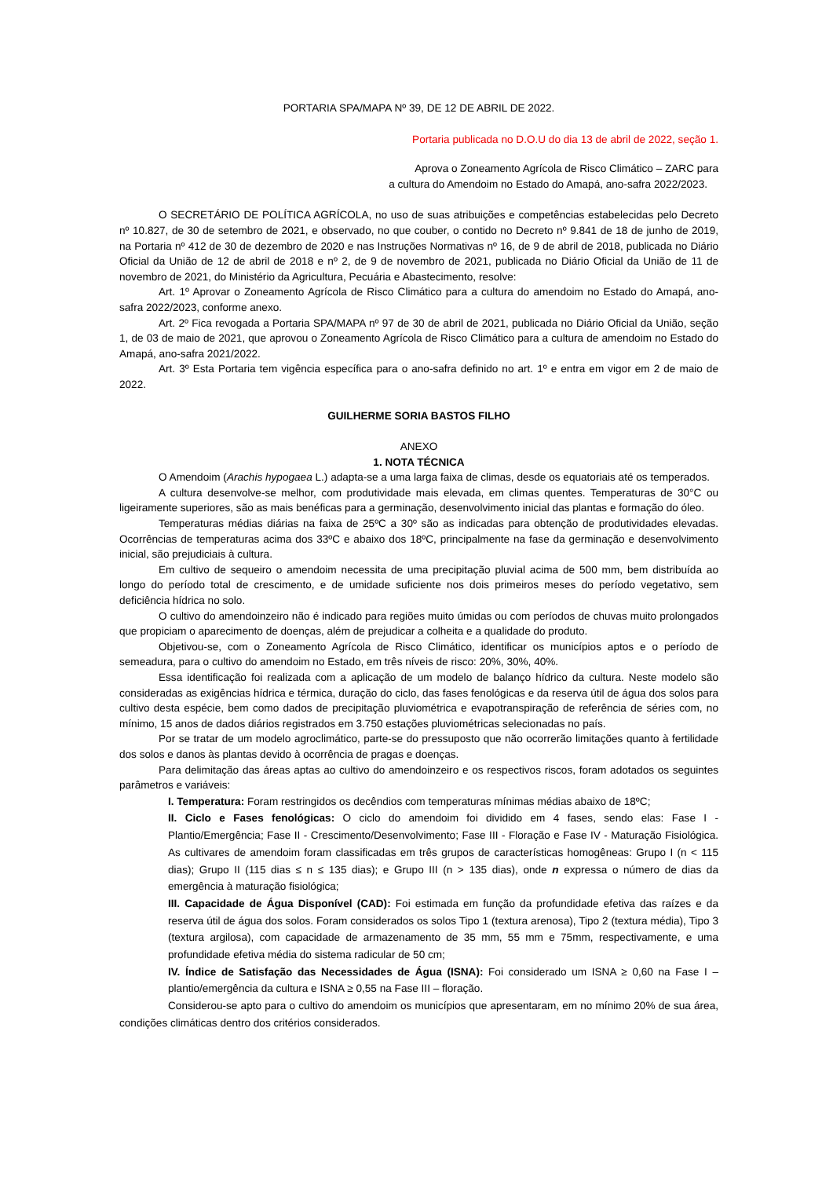PORTARIA SPA/MAPA Nº 39, DE 12 DE ABRIL DE 2022.
Portaria publicada no D.O.U do dia 13 de abril de 2022, seção 1.
Aprova o Zoneamento Agrícola de Risco Climático – ZARC para
a cultura do Amendoim no Estado do Amapá, ano-safra 2022/2023.
O SECRETÁRIO DE POLÍTICA AGRÍCOLA, no uso de suas atribuições e competências estabelecidas pelo Decreto nº 10.827, de 30 de setembro de 2021, e observado, no que couber, o contido no Decreto nº 9.841 de 18 de junho de 2019, na Portaria nº 412 de 30 de dezembro de 2020 e nas Instruções Normativas nº 16, de 9 de abril de 2018, publicada no Diário Oficial da União de 12 de abril de 2018 e nº 2, de 9 de novembro de 2021, publicada no Diário Oficial da União de 11 de novembro de 2021, do Ministério da Agricultura, Pecuária e Abastecimento, resolve:
Art. 1º Aprovar o Zoneamento Agrícola de Risco Climático para a cultura do amendoim no Estado do Amapá, ano-safra 2022/2023, conforme anexo.
Art. 2º Fica revogada a Portaria SPA/MAPA nº 97 de 30 de abril de 2021, publicada no Diário Oficial da União, seção 1, de 03 de maio de 2021, que aprovou o Zoneamento Agrícola de Risco Climático para a cultura de amendoim no Estado do Amapá, ano-safra 2021/2022.
Art. 3º Esta Portaria tem vigência específica para o ano-safra definido no art. 1º e entra em vigor em 2 de maio de 2022.
GUILHERME SORIA BASTOS FILHO
ANEXO
1. NOTA TÉCNICA
O Amendoim (Arachis hypogaea L.) adapta-se a uma larga faixa de climas, desde os equatoriais até os temperados.
A cultura desenvolve-se melhor, com produtividade mais elevada, em climas quentes. Temperaturas de 30°C ou ligeiramente superiores, são as mais benéficas para a germinação, desenvolvimento inicial das plantas e formação do óleo.
Temperaturas médias diárias na faixa de 25ºC a 30º são as indicadas para obtenção de produtividades elevadas. Ocorrências de temperaturas acima dos 33ºC e abaixo dos 18ºC, principalmente na fase da germinação e desenvolvimento inicial, são prejudiciais à cultura.
Em cultivo de sequeiro o amendoim necessita de uma precipitação pluvial acima de 500 mm, bem distribuída ao longo do período total de crescimento, e de umidade suficiente nos dois primeiros meses do período vegetativo, sem deficiência hídrica no solo.
O cultivo do amendoinzeiro não é indicado para regiões muito úmidas ou com períodos de chuvas muito prolongados que propiciam o aparecimento de doenças, além de prejudicar a colheita e a qualidade do produto.
Objetivou-se, com o Zoneamento Agrícola de Risco Climático, identificar os municípios aptos e o período de semeadura, para o cultivo do amendoim no Estado, em três níveis de risco: 20%, 30%, 40%.
Essa identificação foi realizada com a aplicação de um modelo de balanço hídrico da cultura. Neste modelo são consideradas as exigências hídrica e térmica, duração do ciclo, das fases fenológicas e da reserva útil de água dos solos para cultivo desta espécie, bem como dados de precipitação pluviométrica e evapotranspiração de referência de séries com, no mínimo, 15 anos de dados diários registrados em 3.750 estações pluviométricas selecionadas no país.
Por se tratar de um modelo agroclimático, parte-se do pressuposto que não ocorrerão limitações quanto à fertilidade dos solos e danos às plantas devido à ocorrência de pragas e doenças.
Para delimitação das áreas aptas ao cultivo do amendoinzeiro e os respectivos riscos, foram adotados os seguintes parâmetros e variáveis:
I. Temperatura: Foram restringidos os decêndios com temperaturas mínimas médias abaixo de 18ºC;
II. Ciclo e Fases fenológicas: O ciclo do amendoim foi dividido em 4 fases, sendo elas: Fase I - Plantio/Emergência; Fase II - Crescimento/Desenvolvimento; Fase III - Floração e Fase IV - Maturação Fisiológica. As cultivares de amendoim foram classificadas em três grupos de características homogêneas: Grupo I (n < 115 dias); Grupo II (115 dias ≤ n ≤ 135 dias); e Grupo III (n > 135 dias), onde n expressa o número de dias da emergência à maturação fisiológica;
III. Capacidade de Água Disponível (CAD): Foi estimada em função da profundidade efetiva das raízes e da reserva útil de água dos solos. Foram considerados os solos Tipo 1 (textura arenosa), Tipo 2 (textura média), Tipo 3 (textura argilosa), com capacidade de armazenamento de 35 mm, 55 mm e 75mm, respectivamente, e uma profundidade efetiva média do sistema radicular de 50 cm;
IV. Índice de Satisfação das Necessidades de Água (ISNA): Foi considerado um ISNA ≥ 0,60 na Fase I – plantio/emergência da cultura e ISNA ≥ 0,55 na Fase III – floração.
Considerou-se apto para o cultivo do amendoim os municípios que apresentaram, em no mínimo 20% de sua área, condições climáticas dentro dos critérios considerados.